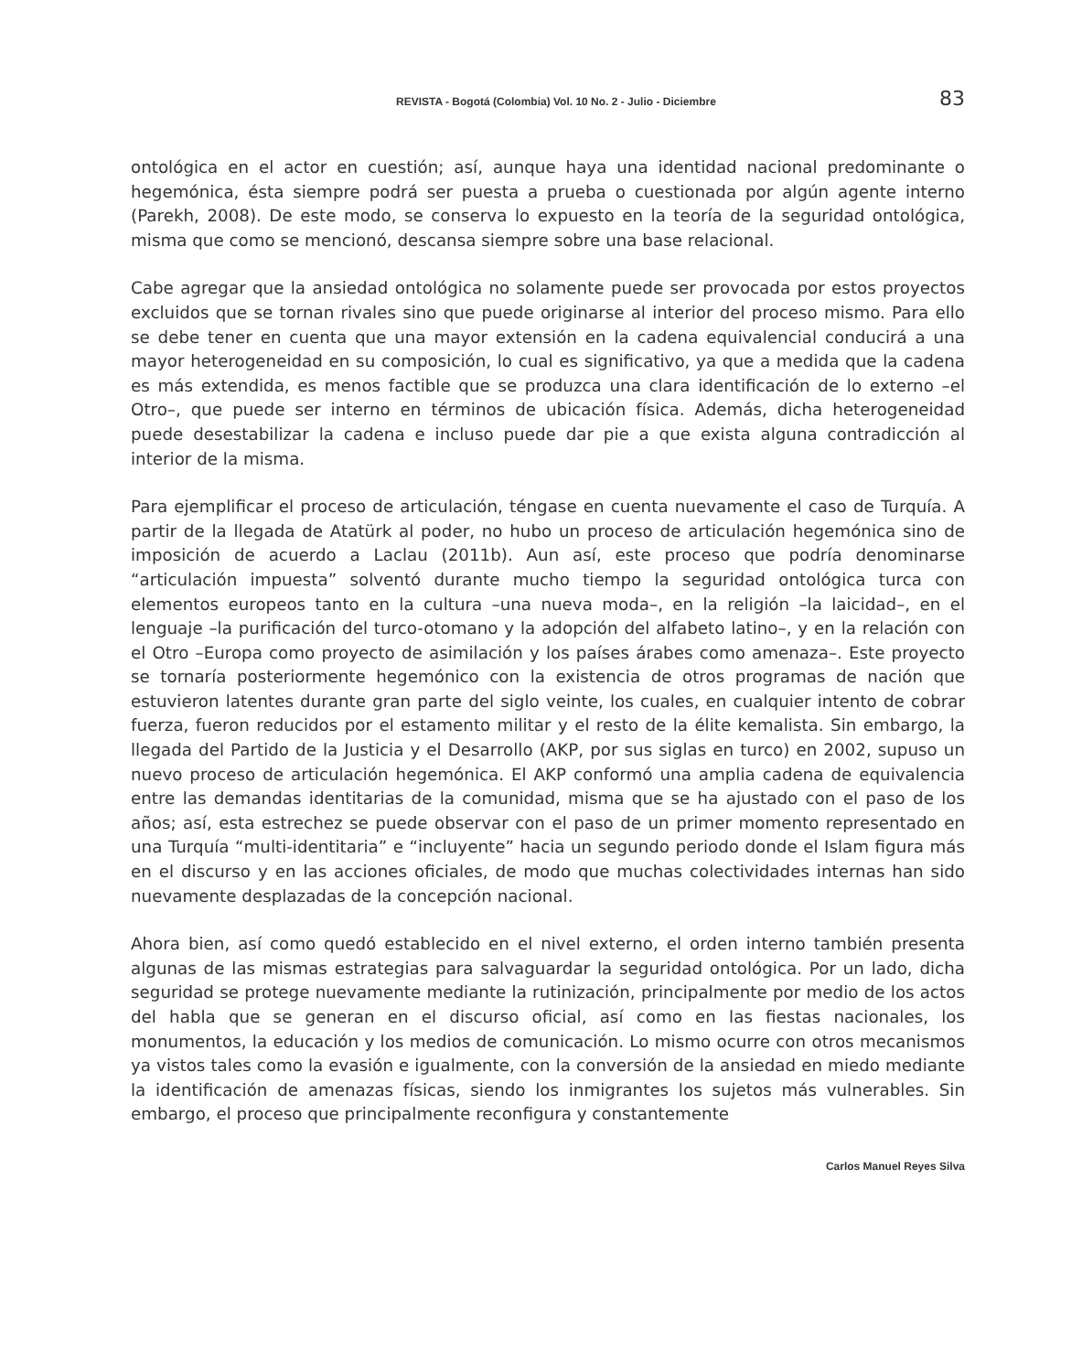REVISTA - Bogotá (Colombia) Vol. 10 No. 2 - Julio - Diciembre 83
ontológica en el actor en cuestión; así, aunque haya una identidad nacional predominante o hegemónica, ésta siempre podrá ser puesta a prueba o cuestionada por algún agente interno (Parekh, 2008). De este modo, se conserva lo expuesto en la teoría de la seguridad ontológica, misma que como se mencionó, descansa siempre sobre una base relacional.
Cabe agregar que la ansiedad ontológica no solamente puede ser provocada por estos proyectos excluidos que se tornan rivales sino que puede originarse al interior del proceso mismo. Para ello se debe tener en cuenta que una mayor extensión en la cadena equivalencial conducirá a una mayor heterogeneidad en su composición, lo cual es significativo, ya que a medida que la cadena es más extendida, es menos factible que se produzca una clara identificación de lo externo –el Otro–, que puede ser interno en términos de ubicación física. Además, dicha heterogeneidad puede desestabilizar la cadena e incluso puede dar pie a que exista alguna contradicción al interior de la misma.
Para ejemplificar el proceso de articulación, téngase en cuenta nuevamente el caso de Turquía. A partir de la llegada de Atatürk al poder, no hubo un proceso de articulación hegemónica sino de imposición de acuerdo a Laclau (2011b). Aun así, este proceso que podría denominarse “articulación impuesta” solventó durante mucho tiempo la seguridad ontológica turca con elementos europeos tanto en la cultura –una nueva moda–, en la religión –la laicidad–, en el lenguaje –la purificación del turco-otomano y la adopción del alfabeto latino–, y en la relación con el Otro –Europa como proyecto de asimilación y los países árabes como amenaza–. Este proyecto se tornaría posteriormente hegemónico con la existencia de otros programas de nación que estuvieron latentes durante gran parte del siglo veinte, los cuales, en cualquier intento de cobrar fuerza, fueron reducidos por el estamento militar y el resto de la élite kemalista. Sin embargo, la llegada del Partido de la Justicia y el Desarrollo (AKP, por sus siglas en turco) en 2002, supuso un nuevo proceso de articulación hegemónica. El AKP conformó una amplia cadena de equivalencia entre las demandas identitarias de la comunidad, misma que se ha ajustado con el paso de los años; así, esta estrechez se puede observar con el paso de un primer momento representado en una Turquía “multi-identitaria” e “incluyente” hacia un segundo periodo donde el Islam figura más en el discurso y en las acciones oficiales, de modo que muchas colectividades internas han sido nuevamente desplazadas de la concepción nacional.
Ahora bien, así como quedó establecido en el nivel externo, el orden interno también presenta algunas de las mismas estrategias para salvaguardar la seguridad ontológica. Por un lado, dicha seguridad se protege nuevamente mediante la rutinización, principalmente por medio de los actos del habla que se generan en el discurso oficial, así como en las fiestas nacionales, los monumentos, la educación y los medios de comunicación. Lo mismo ocurre con otros mecanismos ya vistos tales como la evasión e igualmente, con la conversión de la ansiedad en miedo mediante la identificación de amenazas físicas, siendo los inmigrantes los sujetos más vulnerables. Sin embargo, el proceso que principalmente reconfigura y constantemente
Carlos Manuel Reyes Silva